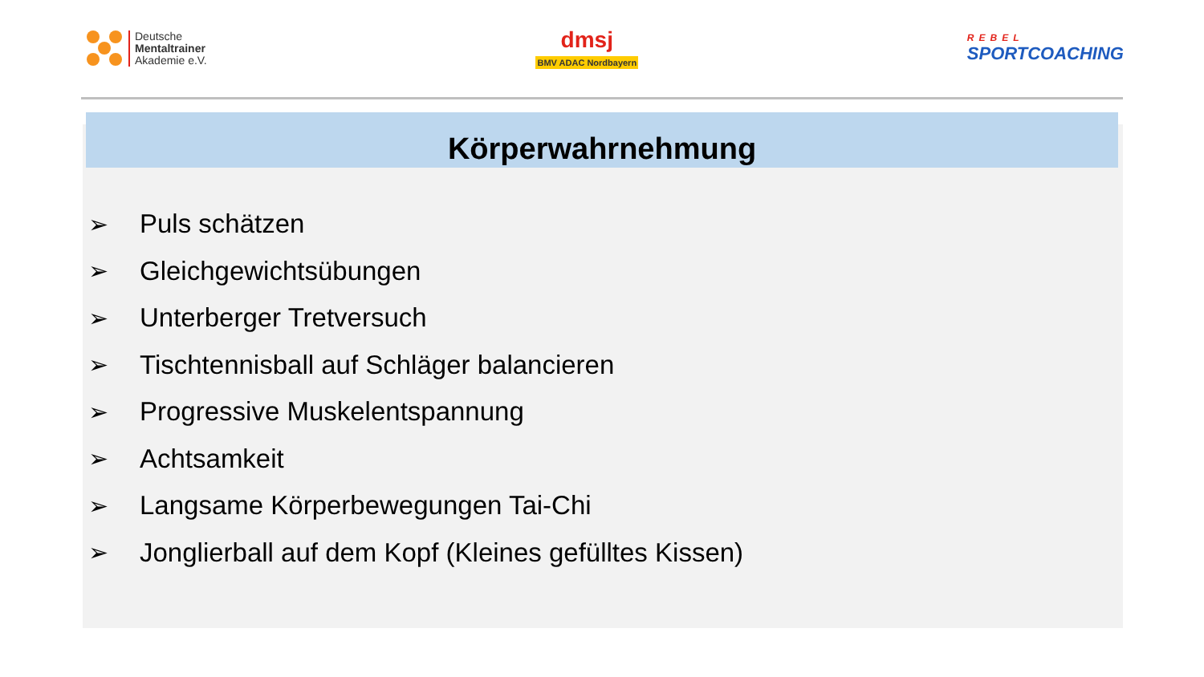Deutsche
Mentaltrainer
Akademie e.V.
dmsj
BMV ADAC Nordbayern
REBEL
SPORTCOACHING
Körperwahrnehmung
➢ Puls schätzen
➢ Gleichgewichtsübungen
➢ Unterberger Tretversuch
➢ Tischtennisball auf Schläger balancieren
➢ Progressive Muskelentspannung
➢ Achtsamkeit
➢ Langsame Körperbewegungen Tai-Chi
➢ Jonglierball auf dem Kopf (Kleines gefülltes Kissen)